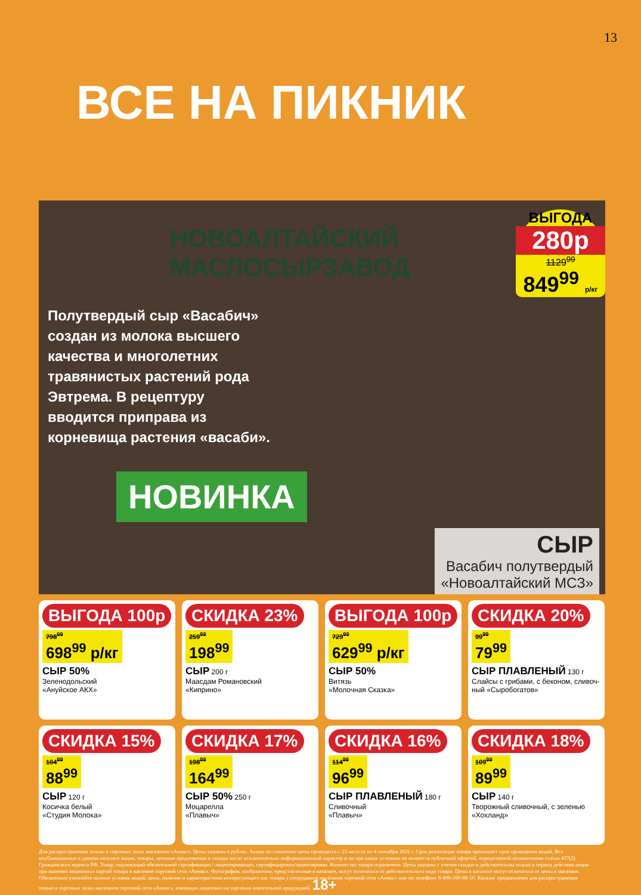13
ВСЕ НА ПИКНИК
НОВОАЛТАЙСКИЙ
МАСЛОСЫРЗАВОД
Полутвердый сыр «Васабич» создан из молока высшего качества и многолетних травянистых растений рода Эвтрема. В рецептуру вводится приправа из корневища растения «васаби».
НОВИНКА
ВЫГОДА
280р
1129<sup>99</sup>
849<sup>99</sup> р/кг
СЫР
Васабич полутвердый
«Новоалтайский МСЗ»
ВЫГОДА 100р
798<sup>99</sup> 698<sup>99</sup> р/кг
СЫР 50%
Зеленодольский
«Ануйское АКХ»
СКИДКА 23%
259<sup>99</sup> 198<sup>99</sup>
СЫР 200 г
Маасдам Романовский
«Киприно»
ВЫГОДА 100р
729<sup>99</sup> 629<sup>99</sup> р/кг
СЫР 50%
Витязь
«Молочная Сказка»
СКИДКА 20%
99<sup>99</sup> 79<sup>99</sup>
СЫР ПЛАВЛЕНЫЙ 130 г
Слайсы с грибами, с беконом, сливоч-ный «Сыробогатов»
СКИДКА 15%
104<sup>99</sup> 88<sup>99</sup>
СЫР 120 г
Косичка белый
«Студия Молока»
СКИДКА 17%
198<sup>99</sup> 164<sup>99</sup>
СЫР 50% 250 г
Моцарелла
«Плавыч»
СКИДКА 16%
114<sup>99</sup> 96<sup>99</sup>
СЫР ПЛАВЛЕНЫЙ 180 г
Сливочный
«Плавыч»
СКИДКА 18%
109<sup>99</sup> 89<sup>99</sup>
СЫР 140 г
Творожный сливочный, с зеленью
«Хохланд»
Для распространения только в торговых залах магазинов «Аникс». Цены указаны в рублях. Акции по снижению цены проводятся с 23 августа по 4 сентября 2022 г. Срок реализации товара превышает срок проведения акций. Все опубликованные в данном каталоге акции, товары, ценовые предложения и скидки носят исключительно информационный характер и ни при каких условиях не являются публичной офертой, определяемой положениями статьи 437(2) Гражданского кодекса РФ. Товар, подлежащий обязательной сертификации / лицензированию, сертифицирован/лицензирован. Количество товара ограничено. Цены указаны с учетом скидки и действительны только в период действия акции при наличии акционных партий товара в магазине торговой сети «Аникс». Фотографии, изображения, представленные в каталоге, могут отличаться от действительного вида товара. Цены в каталоге могут отличаться от цены в магазине. Обязательно уточняйте полные условия акций, цены, наличие и характеристики интересующего вас товара у сотрудников магазинов торговой сети «Аникс» или по телефону 8-800-100-88-10. Каталог предназначен для распространения только в торговых залах магазинов торговой сети «Аникс», имеющих лицензию на торговлю алкогольной продукцией. 18+